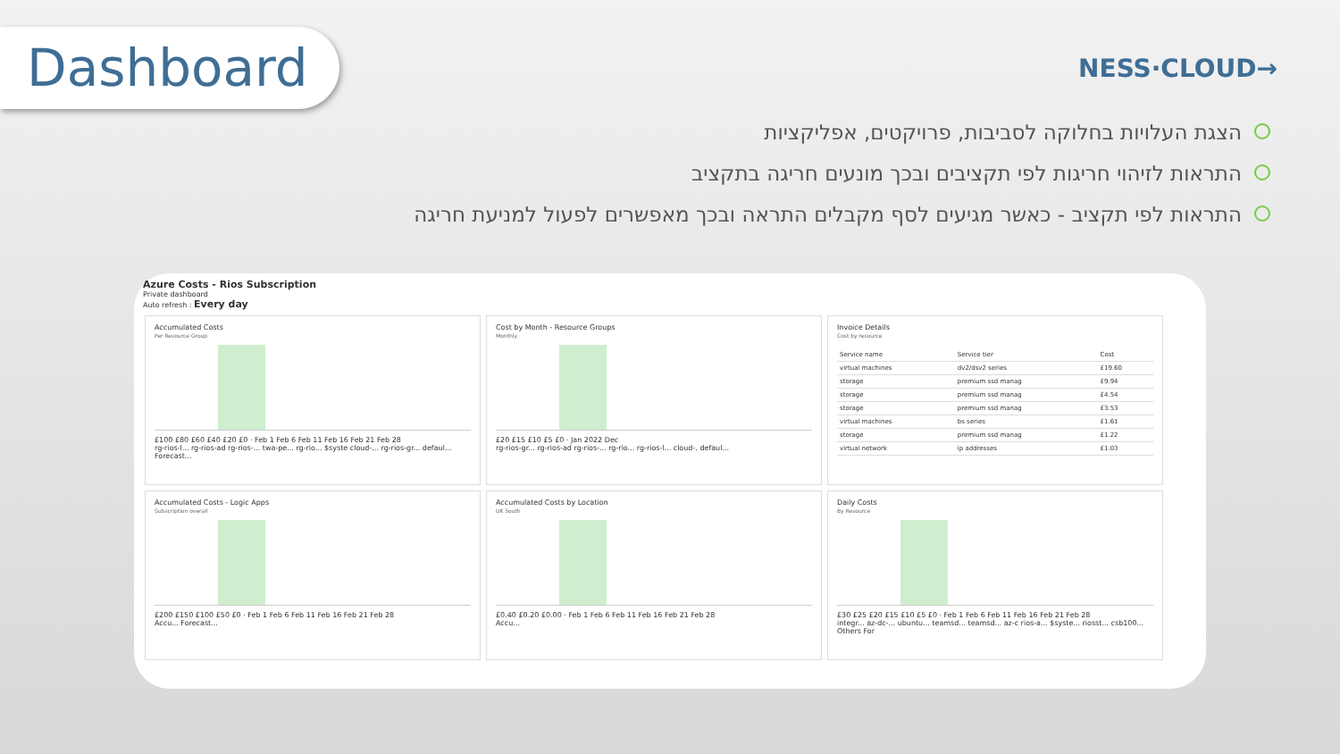Dashboard
NESS·CLOUD→
הצגת העלויות בחלוקה לסביבות, פרויקטים, אפליקציות
התראות לזיהוי חריגות לפי תקציבים ובכך מונעים חריגה בתקציב
התראות לפי תקציב - כאשר מגיעים לסף מקבלים התראה ובכך מאפשרים לפעול למניעת חריגה
Azure Costs - Rios Subscription
Private dashboard
Auto refresh : Every day
Accumulated Costs
Per Resource Group
£100 £80 £60 £40 £20 £0 · Feb 1 Feb 6 Feb 11 Feb 16 Feb 21 Feb 28
rg-rios-l... rg-rios-ad rg-rios-... twa-pe... rg-rio... $syste cloud-... rg-rios-gr... defaul... Forecast...
Cost by Month - Resource Groups
Monthly
£20 £15 £10 £5 £0 · Jan 2022 Dec
rg-rios-gr... rg-rios-ad rg-rios-... rg-rio... rg-rios-l... cloud-. defaul...
Invoice Details
Cost by resource
| Service name | Service tier | Cost |
| --- | --- | --- |
| virtual machines | dv2/dsv2 series | £19.60 |
| storage | premium ssd manag | £9.94 |
| storage | premium ssd manag | £4.54 |
| storage | premium ssd manag | £3.53 |
| virtual machines | bs series | £1.61 |
| storage | premium ssd manag | £1.22 |
| virtual network | ip addresses | £1.03 |
Accumulated Costs - Logic Apps
Subscription overall
£200 £150 £100 £50 £0 · Feb 1 Feb 6 Feb 11 Feb 16 Feb 21 Feb 28
Accu... Forecast...
Accumulated Costs by Location
UK South
£0.40 £0.20 £0.00 · Feb 1 Feb 6 Feb 11 Feb 16 Feb 21 Feb 28
Accu...
Daily Costs
By Resource
£30 £25 £20 £15 £10 £5 £0 · Feb 1 Feb 6 Feb 11 Feb 16 Feb 21 Feb 28
integr... az-dc-... ubuntu... teamsd... teamsd... az-c rios-a... $syste... riosst... csb100... Others For